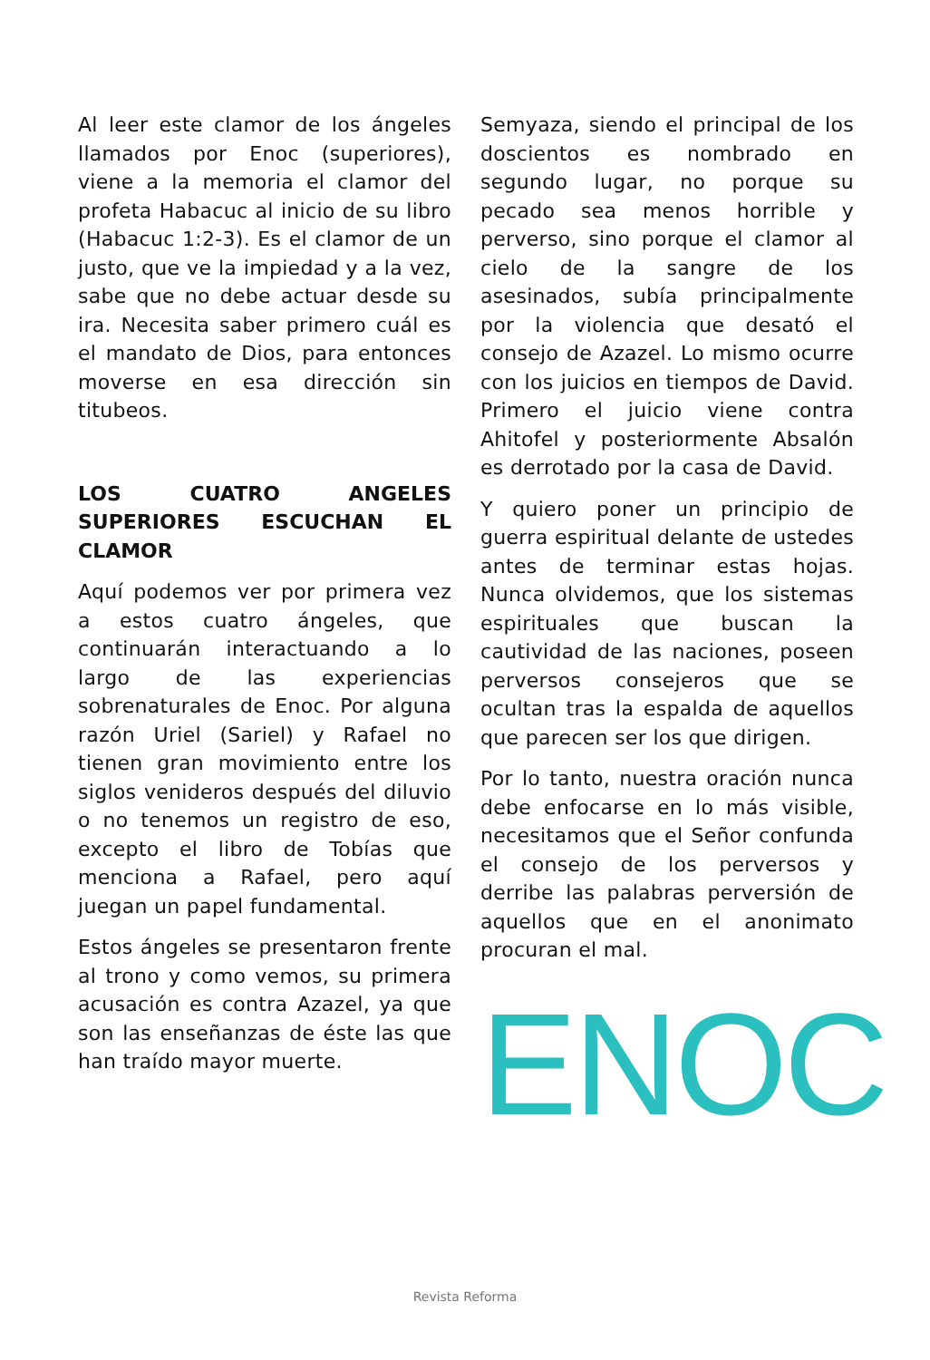Al leer este clamor de los ángeles llamados por Enoc (superiores), viene a la memoria el clamor del profeta Habacuc al inicio de su libro (Habacuc 1:2-3). Es el clamor de un justo, que ve la impiedad y a la vez, sabe que no debe actuar desde su ira. Necesita saber primero cuál es el mandato de Dios, para entonces moverse en esa dirección sin titubeos.
LOS CUATRO ANGELES SUPERIORES ESCUCHAN EL CLAMOR
Aquí podemos ver por primera vez a estos cuatro ángeles, que continuarán interactuando a lo largo de las experiencias sobrenaturales de Enoc. Por alguna razón Uriel (Sariel) y Rafael no tienen gran movimiento entre los siglos venideros después del diluvio o no tenemos un registro de eso, excepto el libro de Tobías que menciona a Rafael, pero aquí juegan un papel fundamental.
Estos ángeles se presentaron frente al trono y como vemos, su primera acusación es contra Azazel, ya que son las enseñanzas de éste las que han traído mayor muerte.
Semyaza, siendo el principal de los doscientos es nombrado en segundo lugar, no porque su pecado sea menos horrible y perverso, sino porque el clamor al cielo de la sangre de los asesinados, subía principalmente por la violencia que desató el consejo de Azazel. Lo mismo ocurre con los juicios en tiempos de David. Primero el juicio viene contra Ahitofel y posteriormente Absalón es derrotado por la casa de David.
Y quiero poner un principio de guerra espiritual delante de ustedes antes de terminar estas hojas. Nunca olvidemos, que los sistemas espirituales que buscan la cautividad de las naciones, poseen perversos consejeros que se ocultan tras la espalda de aquellos que parecen ser los que dirigen.
Por lo tanto, nuestra oración nunca debe enfocarse en lo más visible, necesitamos que el Señor confunda el consejo de los perversos y derribe las palabras perversión de aquellos que en el anonimato procuran el mal.
ENOC
Revista Reforma